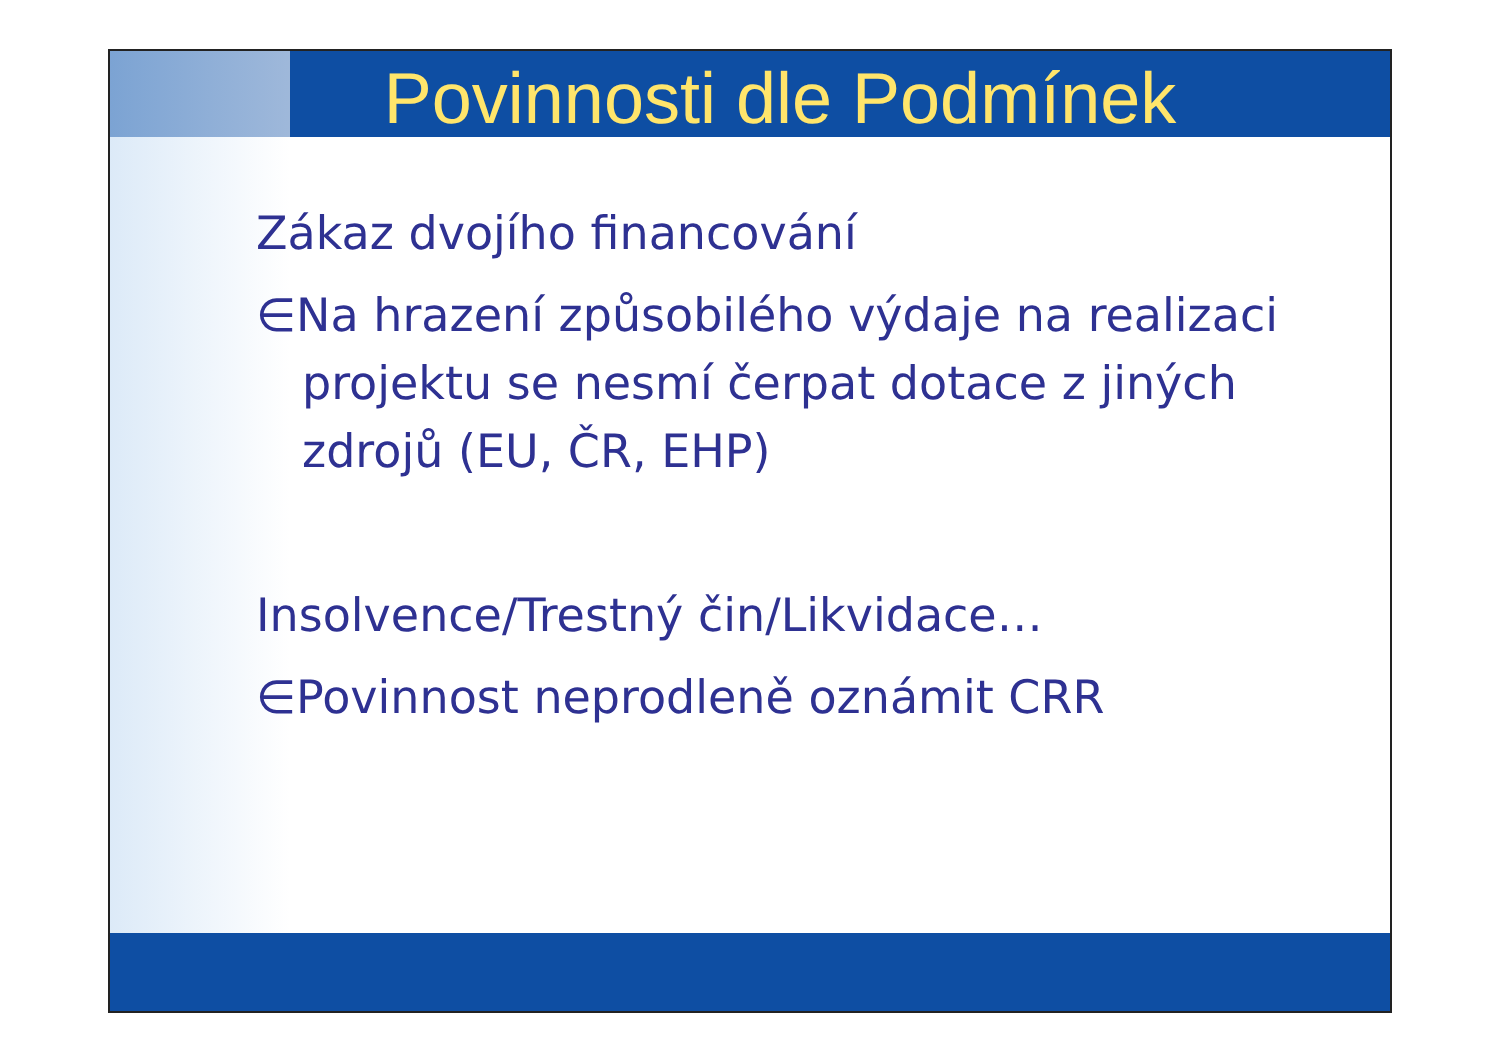Povinnosti dle Podmínek
Zákaz dvojího financování
∈Na hrazení způsobilého výdaje na realizaci projektu se nesmí čerpat dotace z jiných zdrojů (EU, ČR, EHP)
Insolvence/Trestný čin/Likvidace…
∈Povinnost neprodleně oznámit CRR